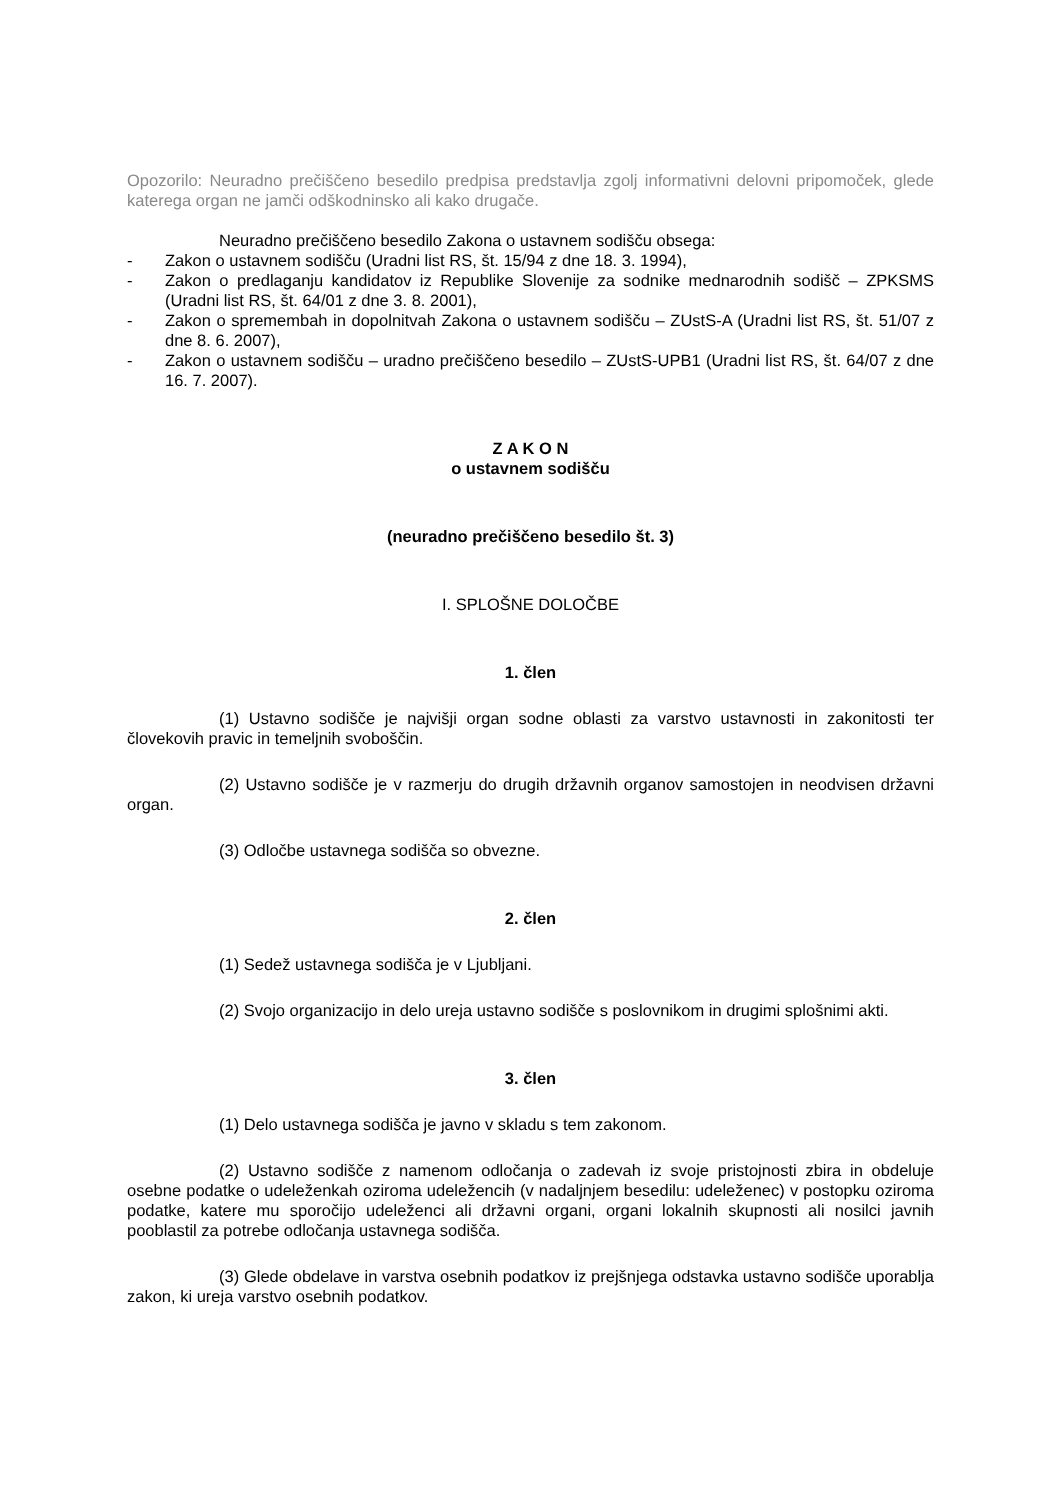Opozorilo: Neuradno prečiščeno besedilo predpisa predstavlja zgolj informativni delovni pripomoček, glede katerega organ ne jamči odškodninsko ali kako drugače.
Neuradno prečiščeno besedilo Zakona o ustavnem sodišču obsega:
- Zakon o ustavnem sodišču (Uradni list RS, št. 15/94 z dne 18. 3. 1994),
- Zakon o predlaganju kandidatov iz Republike Slovenije za sodnike mednarodnih sodišč – ZPKSMS (Uradni list RS, št. 64/01 z dne 3. 8. 2001),
- Zakon o spremembah in dopolnitvah Zakona o ustavnem sodišču – ZUstS-A (Uradni list RS, št. 51/07 z dne 8. 6. 2007),
- Zakon o ustavnem sodišču – uradno prečiščeno besedilo – ZUstS-UPB1 (Uradni list RS, št. 64/07 z dne 16. 7. 2007).
Z A K O N
o ustavnem sodišču
(neuradno prečiščeno besedilo št. 3)
I. SPLOŠNE DOLOČBE
1. člen
(1) Ustavno sodišče je najvišji organ sodne oblasti za varstvo ustavnosti in zakonitosti ter človekovih pravic in temeljnih svoboščin.
(2) Ustavno sodišče je v razmerju do drugih državnih organov samostojen in neodvisen državni organ.
(3) Odločbe ustavnega sodišča so obvezne.
2. člen
(1) Sedež ustavnega sodišča je v Ljubljani.
(2) Svojo organizacijo in delo ureja ustavno sodišče s poslovnikom in drugimi splošnimi akti.
3. člen
(1) Delo ustavnega sodišča je javno v skladu s tem zakonom.
(2) Ustavno sodišče z namenom odločanja o zadevah iz svoje pristojnosti zbira in obdeluje osebne podatke o udeleženkah oziroma udeležencih (v nadaljnjem besedilu: udeleženec) v postopku oziroma podatke, katere mu sporočijo udeleženci ali državni organi, organi lokalnih skupnosti ali nosilci javnih pooblastil za potrebe odločanja ustavnega sodišča.
(3) Glede obdelave in varstva osebnih podatkov iz prejšnjega odstavka ustavno sodišče uporablja zakon, ki ureja varstvo osebnih podatkov.